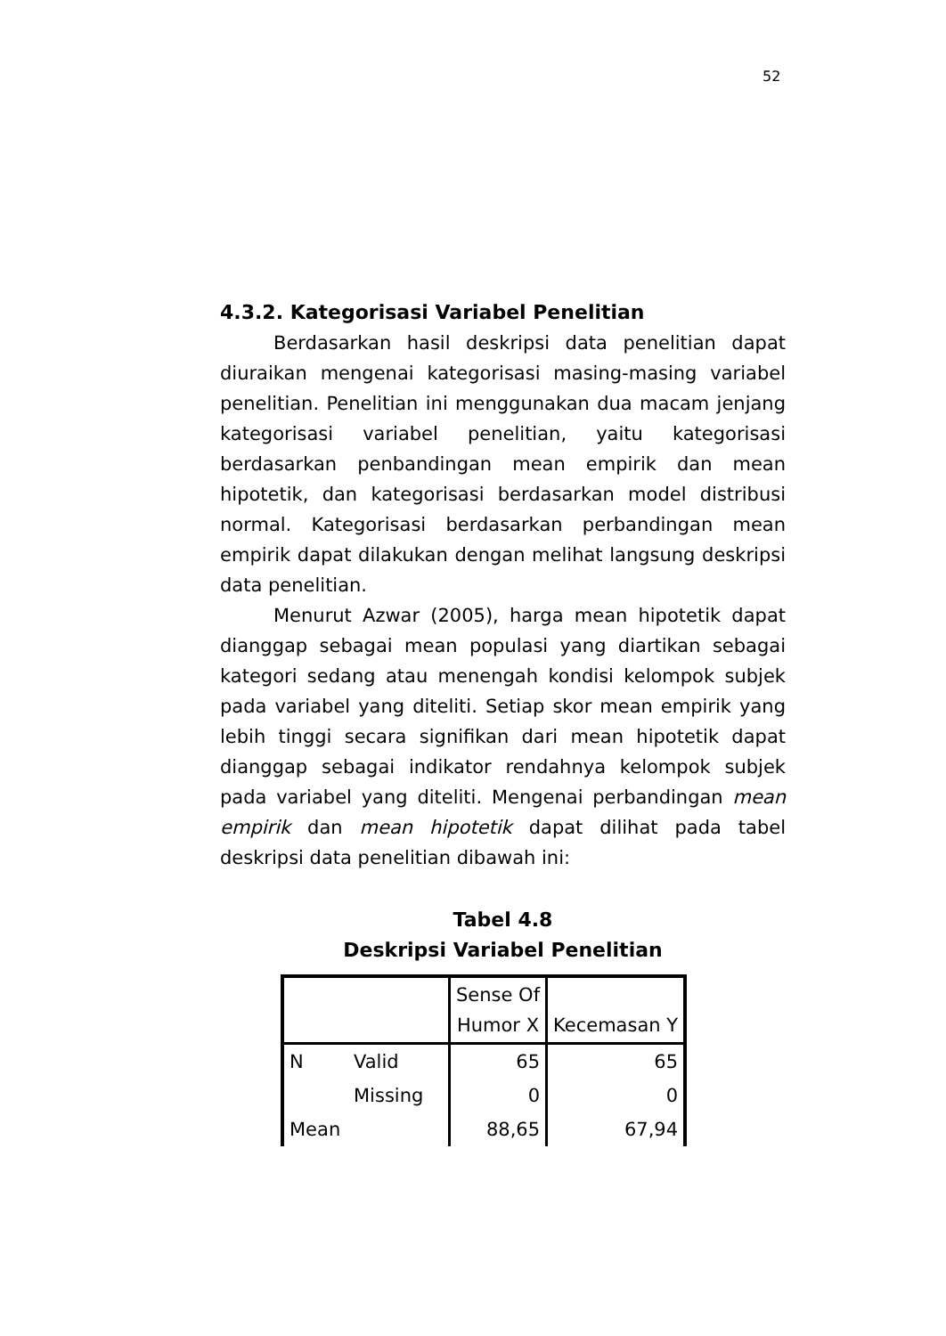52
4.3.2. Kategorisasi Variabel Penelitian
Berdasarkan hasil deskripsi data penelitian dapat diuraikan mengenai kategorisasi masing-masing variabel penelitian. Penelitian ini menggunakan dua macam jenjang kategorisasi variabel penelitian, yaitu kategorisasi berdasarkan penbandingan mean empirik dan mean hipotetik, dan kategorisasi berdasarkan model distribusi normal. Kategorisasi berdasarkan perbandingan mean empirik dapat dilakukan dengan melihat langsung deskripsi data penelitian.
Menurut Azwar (2005), harga mean hipotetik dapat dianggap sebagai mean populasi yang diartikan sebagai kategori sedang atau menengah kondisi kelompok subjek pada variabel yang diteliti. Setiap skor mean empirik yang lebih tinggi secara signifikan dari mean hipotetik dapat dianggap sebagai indikator rendahnya kelompok subjek pada variabel yang diteliti. Mengenai perbandingan mean empirik dan mean hipotetik dapat dilihat pada tabel deskripsi data penelitian dibawah ini:
Tabel 4.8
Deskripsi Variabel Penelitian
| | | Sense Of Humor X | Kecemasan Y |
| N | Valid | 65 | 65 |
| | Missing | 0 | 0 |
| Mean | | 88,65 | 67,94 |